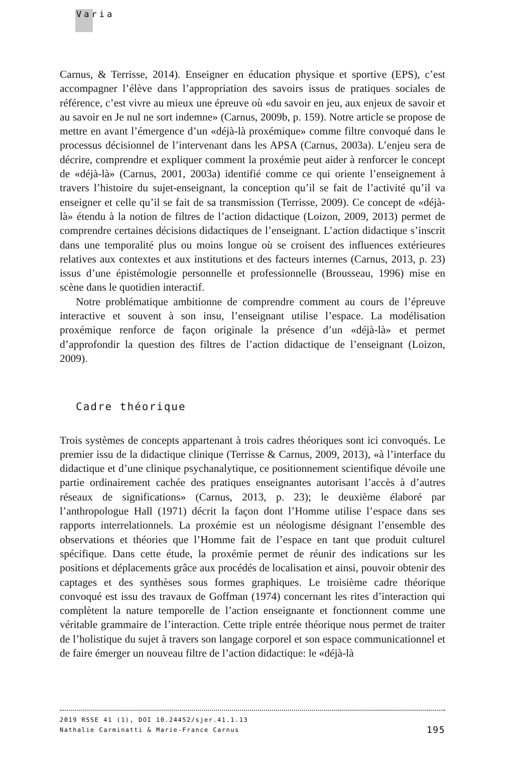Varia
Carnus, & Terrisse, 2014). Enseigner en éducation physique et sportive (EPS), c’est accompagner l’élève dans l’appropriation des savoirs issus de pratiques sociales de référence, c’est vivre au mieux une épreuve où «du savoir en jeu, aux enjeux de savoir et au savoir en Je nul ne sort indemne» (Carnus, 2009b, p. 159). Notre article se propose de mettre en avant l’émergence d’un «déjà-là proxémique» comme filtre convoqué dans le processus décisionnel de l’intervenant dans les APSA (Carnus, 2003a). L’enjeu sera de décrire, comprendre et expliquer comment la proxémie peut aider à renforcer le concept de «déjà-là» (Carnus, 2001, 2003a) identifié comme ce qui oriente l’enseignement à travers l’histoire du sujet-enseignant, la conception qu’il se fait de l’activité qu’il va enseigner et celle qu’il se fait de sa transmission (Terrisse, 2009). Ce concept de «déjà-là» étendu à la notion de filtres de l’action didactique (Loizon, 2009, 2013) permet de comprendre certaines décisions didactiques de l’enseignant. L’action didactique s’inscrit dans une temporalité plus ou moins longue où se croisent des influences extérieures relatives aux contextes et aux institutions et des facteurs internes (Carnus, 2013, p. 23) issus d’une épistémologie personnelle et professionnelle (Brousseau, 1996) mise en scène dans le quotidien interactif.
Notre problématique ambitionne de comprendre comment au cours de l’épreuve interactive et souvent à son insu, l’enseignant utilise l’espace. La modélisation proxémique renforce de façon originale la présence d’un «déjà-là» et permet d’approfondir la question des filtres de l’action didactique de l’enseignant (Loizon, 2009).
Cadre théorique
Trois systèmes de concepts appartenant à trois cadres théoriques sont ici convoqués. Le premier issu de la didactique clinique (Terrisse & Carnus, 2009, 2013), «à l’interface du didactique et d’une clinique psychanalytique, ce positionnement scientifique dévoile une partie ordinairement cachée des pratiques enseignantes autorisant l’accès à d’autres réseaux de significations» (Carnus, 2013, p. 23); le deuxième élaboré par l’anthropologue Hall (1971) décrit la façon dont l’Homme utilise l’espace dans ses rapports interrelationnels. La proxémie est un néologisme désignant l’ensemble des observations et théories que l’Homme fait de l’espace en tant que produit culturel spécifique. Dans cette étude, la proxémie permet de réunir des indications sur les positions et déplacements grâce aux procédés de localisation et ainsi, pouvoir obtenir des captages et des synthèses sous formes graphiques. Le troisième cadre théorique convoqué est issu des travaux de Goffman (1974) concernant les rites d’interaction qui complètent la nature temporelle de l’action enseignante et fonctionnent comme une véritable grammaire de l’interaction. Cette triple entrée théorique nous permet de traiter de l’holistique du sujet à travers son langage corporel et son espace communicationnel et de faire émerger un nouveau filtre de l’action didactique: le «déjà-là
2019 RSSE 41 (1), DOI 10.24452/sjer.41.1.13
Nathalie Carminatti & Marie-France Carnus 195